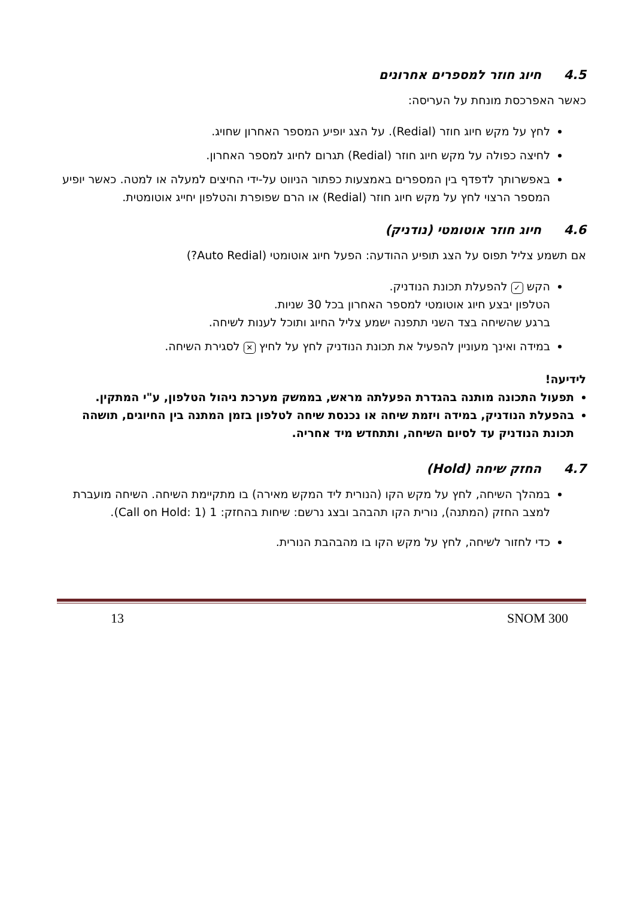4.5 חיוג חוזר למספרים אחרונים
כאשר האפרכסת מונחת על העריסה:
לחץ על מקש חיוג חוזר (Redial). על הצג יופיע המספר האחרון שחויג.
לחיצה כפולה על מקש חיוג חוזר (Redial) תגרום לחיוג למספר האחרון.
באפשרותך לדפדף בין המספרים באמצעות כפתור הניווט על-ידי החיצים למעלה או למטה. כאשר יופיע המספר הרצוי לחץ על מקש חיוג חוזר (Redial) או הרם שפופרת והטלפון יחייג אוטומטית.
4.6 חיוג חוזר אוטומטי (נודניק)
אם תשמע צליל תפוס על הצג תופיע ההודעה: הפעל חיוג אוטומטי (Auto Redial?)
הקש ✓ להפעלת תכונת הנודניק.
הטלפון יבצע חיוג אוטומטי למספר האחרון בכל 30 שניות.
ברגע שהשיחה בצד השני תתפנה ישמע צליל החיוג ותוכל לענות לשיחה.
במידה ואינך מעוניין להפעיל את תכונת הנודניק לחץ על לחיץ ✕ לסגירת השיחה.
לידיעה!
תפעול התכונה מותנה בהגדרת הפעלתה מראש, בממשק מערכת ניהול הטלפון, ע"י המתקין.
בהפעלת הנודניק, במידה ויזמת שיחה או נכנסת שיחה לטלפון בזמן המתנה בין החיוגים, תושהה תכונת הנודניק עד לסיום השיחה, ותתחדש מיד אחריה.
4.7 החזק שיחה (Hold)
במהלך השיחה, לחץ על מקש הקו (הנורית ליד המקש מאירה) בו מתקיימת השיחה. השיחה מועברת למצב החזק (המתנה), נורית הקו תהבהב ובצג נרשם: שיחות בהחזק: 1 (Call on Hold: 1).
כדי לחזור לשיחה, לחץ על מקש הקו בו מהבהבת הנורית.
SNOM 300 13